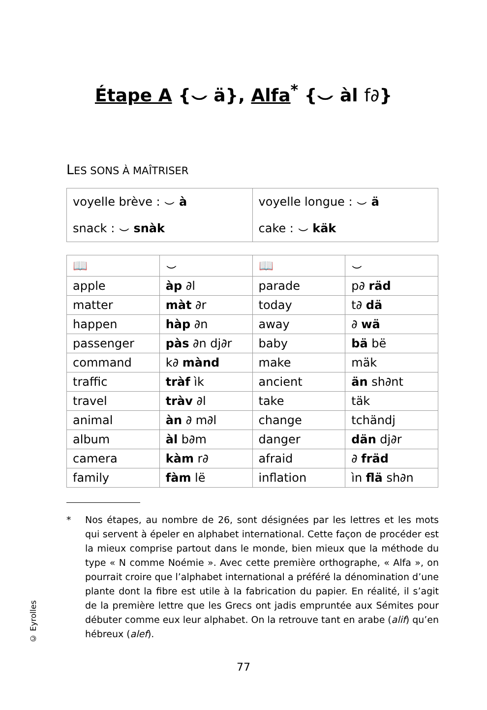Étape A {⌣ ä}, Alfa<sup>*</sup> {⌣ àl f∂}
LES SONS À MAÎTRISER
| voyelle brève : ⌣ à | voyelle longue : ⌣ ä |
| snack : ⌣ snàk | cake : ⌣ käk |
| 📖 | ⌣ | 📖 | ⌣ |
| apple | àp ∂l | parade | p∂ räd |
| matter | màt ∂r | today | t∂ dä |
| happen | hàp ∂n | away | ∂ wä |
| passenger | pàs ∂n dj∂r | baby | bä bë |
| command | k∂ mànd | make | mäk |
| traffic | tràf ìk | ancient | än sh∂nt |
| travel | tràv ∂l | take | täk |
| animal | àn ∂ m∂l | change | tchändj |
| album | àl b∂m | danger | dän dj∂r |
| camera | kàm r∂ | afraid | ∂ fräd |
| family | fàm lë | inflation | ìn flä sh∂n |
* Nos étapes, au nombre de 26, sont désignées par les lettres et les mots qui servent à épeler en alphabet international. Cette façon de procéder est la mieux comprise partout dans le monde, bien mieux que la méthode du type « N comme Noémie ». Avec cette première orthographe, « Alfa », on pourrait croire que l’alphabet international a préféré la dénomination d’une plante dont la fibre est utile à la fabrication du papier. En réalité, il s’agit de la première lettre que les Grecs ont jadis empruntée aux Sémites pour débuter comme eux leur alphabet. On la retrouve tant en arabe (alif) qu’en hébreux (alef).
77
© Eyrolles